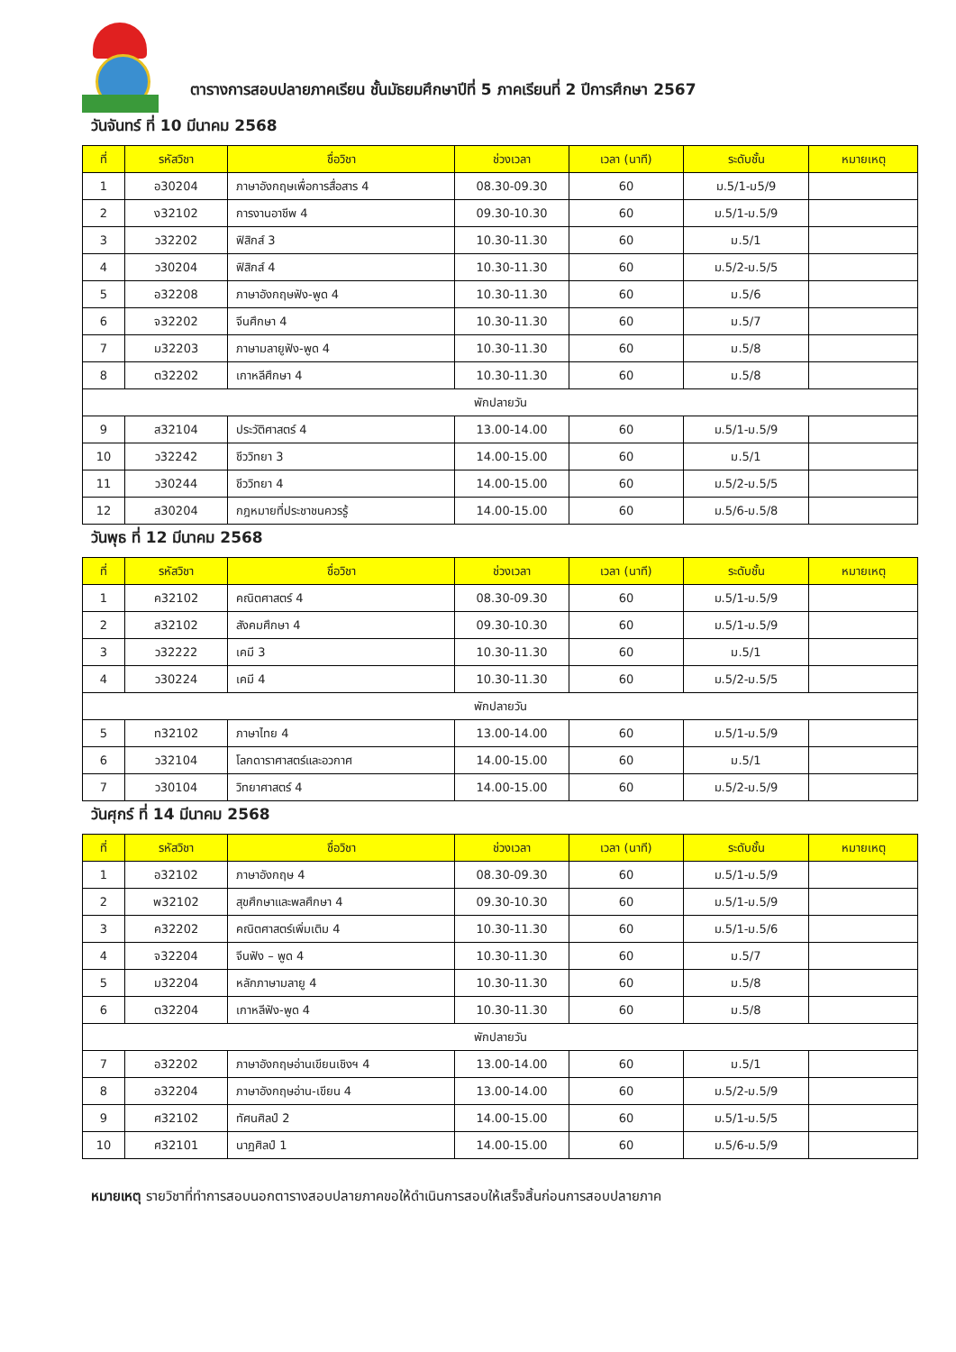ตารางการสอบปลายภาคเรียน ชั้นมัธยมศึกษาปีที่ 5 ภาคเรียนที่ 2 ปีการศึกษา 2567
วันจันทร์ ที่ 10 มีนาคม 2568
| ที่ | รหัสวิชา | ชื่อวิชา | ช่วงเวลา | เวลา (นาที) | ระดับชั้น | หมายเหตุ |
| --- | --- | --- | --- | --- | --- | --- |
| 1 | อ30204 | ภาษาอังกฤษเพื่อการสื่อสาร 4 | 08.30-09.30 | 60 | ม.5/1-ม5/9 | |
| 2 | ง32102 | การงานอาชีพ 4 | 09.30-10.30 | 60 | ม.5/1-ม.5/9 | |
| 3 | ว32202 | ฟิสิกส์ 3 | 10.30-11.30 | 60 | ม.5/1 | |
| 4 | ว30204 | ฟิสิกส์ 4 | 10.30-11.30 | 60 | ม.5/2-ม.5/5 | |
| 5 | อ32208 | ภาษาอังกฤษฟัง-พูด 4 | 10.30-11.30 | 60 | ม.5/6 | |
| 6 | จ32202 | จีนศึกษา 4 | 10.30-11.30 | 60 | ม.5/7 | |
| 7 | ม32203 | ภาษามลายูฟัง-พูด 4 | 10.30-11.30 | 60 | ม.5/8 | |
| 8 | ต32202 | เกาหลีศึกษา 4 | 10.30-11.30 | 60 | ม.5/8 | |
| พักปลายวัน | | | | | | |
| 9 | ส32104 | ประวัติศาสตร์ 4 | 13.00-14.00 | 60 | ม.5/1-ม.5/9 | |
| 10 | ว32242 | ชีววิทยา 3 | 14.00-15.00 | 60 | ม.5/1 | |
| 11 | ว30244 | ชีววิทยา 4 | 14.00-15.00 | 60 | ม.5/2-ม.5/5 | |
| 12 | ส30204 | กฎหมายที่ประชาชนควรรู้ | 14.00-15.00 | 60 | ม.5/6-ม.5/8 | |
วันพุธ ที่ 12 มีนาคม 2568
| ที่ | รหัสวิชา | ชื่อวิชา | ช่วงเวลา | เวลา (นาที) | ระดับชั้น | หมายเหตุ |
| --- | --- | --- | --- | --- | --- | --- |
| 1 | ค32102 | คณิตศาสตร์ 4 | 08.30-09.30 | 60 | ม.5/1-ม.5/9 | |
| 2 | ส32102 | สังคมศึกษา 4 | 09.30-10.30 | 60 | ม.5/1-ม.5/9 | |
| 3 | ว32222 | เคมี 3 | 10.30-11.30 | 60 | ม.5/1 | |
| 4 | ว30224 | เคมี 4 | 10.30-11.30 | 60 | ม.5/2-ม.5/5 | |
| พักปลายวัน | | | | | | |
| 5 | ท32102 | ภาษาไทย 4 | 13.00-14.00 | 60 | ม.5/1-ม.5/9 | |
| 6 | ว32104 | โลกดาราศาสตร์และอวกาศ | 14.00-15.00 | 60 | ม.5/1 | |
| 7 | ว30104 | วิทยาศาสตร์ 4 | 14.00-15.00 | 60 | ม.5/2-ม.5/9 | |
วันศุกร์ ที่ 14 มีนาคม 2568
| ที่ | รหัสวิชา | ชื่อวิชา | ช่วงเวลา | เวลา (นาที) | ระดับชั้น | หมายเหตุ |
| --- | --- | --- | --- | --- | --- | --- |
| 1 | อ32102 | ภาษาอังกฤษ 4 | 08.30-09.30 | 60 | ม.5/1-ม.5/9 | |
| 2 | พ32102 | สุขศึกษาและพลศึกษา 4 | 09.30-10.30 | 60 | ม.5/1-ม.5/9 | |
| 3 | ค32202 | คณิตศาสตร์เพิ่มเติม 4 | 10.30-11.30 | 60 | ม.5/1-ม.5/6 | |
| 4 | จ32204 | จีนฟัง – พูด 4 | 10.30-11.30 | 60 | ม.5/7 | |
| 5 | ม32204 | หลักภาษามลายู 4 | 10.30-11.30 | 60 | ม.5/8 | |
| 6 | ต32204 | เกาหลีฟัง-พูด 4 | 10.30-11.30 | 60 | ม.5/8 | |
| พักปลายวัน | | | | | | |
| 7 | อ32202 | ภาษาอังกฤษอ่านเขียนเชิงฯ 4 | 13.00-14.00 | 60 | ม.5/1 | |
| 8 | อ32204 | ภาษาอังกฤษอ่าน-เขียน 4 | 13.00-14.00 | 60 | ม.5/2-ม.5/9 | |
| 9 | ศ32102 | ทัศนศิลป์ 2 | 14.00-15.00 | 60 | ม.5/1-ม.5/5 | |
| 10 | ศ32101 | นาฏศิลป์ 1 | 14.00-15.00 | 60 | ม.5/6-ม.5/9 | |
หมายเหตุ รายวิชาที่ทำการสอบนอกตารางสอบปลายภาคขอให้ดำเนินการสอบให้เสร็จสิ้นก่อนการสอบปลายภาค